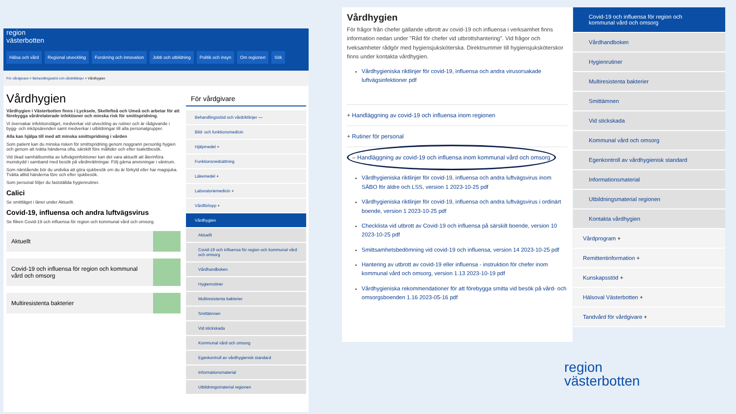region
västerbotten
Hälsa och vård Regional utveckling Forskning och innovation Jobb och utbildning Politik och insyn Om regionen Sök
För vårdgivare > Behandlingsstöd och vårdriktlinjer > Vårdhygien
Vårdhygien
Vårdhygien i Västerbotten finns i Lycksele, Skellefteå och Umeå och arbetar för att förebygga vårdrelaterade infektioner och minska risk för smittspridning.
Vi övervakar infektionsläget, medverkar vid utveckling av rutiner och är rådgivande i bygg- och inköpsärenden samt medverkar i utbildningar till alla personalgrupper.
Alla kan hjälpa till med att minska smittspridning i vården
Som patient kan du minska risken för smittspridning genom noggrann personlig hygien och genom att tvätta händerna ofta, särskilt före måltider och efter toalettbesök.
Vid ökad samhällssmitta av luftvägsinfektioner kan det vara aktuellt att återinföra munskydd i samband med besök på vårdinrättningar. Följ gärna anvisningar i väntrum.
Som närstående bör du undvika att göra sjukbesök om du är förkyld eller har magsjuka. Tvätta alltid händerna före och efter sjukbesök.
Som personal följer du fastställda hygienrutiner.
Calici
Se smittläget i länet under Aktuellt.
Covid-19, influensa och andra luftvägsvirus
Se fliken Covid-19 och influensa för region och kommunal vård och omsorg.
Aktuellt
Covid-19 och influensa för region och kommunal vård och omsorg
Multiresistenta bakterier
För vårdgivare
Behandlingsstöd och vårdriktlinjer —
Bild- och funktionsmedicin
Hjälpmedel +
Funktionsnedsättning
Läkemedel +
Laboratoriemedicin +
Vårdförlopp +
Vårdhygien
Aktuellt
Covid-19 och influensa för region och kommunal vård och omsorg
Vårdhandboken
Hygienrutiner
Multiresistenta bakterier
Smittämnen
Vid stickskada
Kommunal vård och omsorg
Egenkontroll av vårdhygienisk standard
Informationsmaterial
Utbildningsmaterial regionen
Vårdhygien
För frågor från chefer gällande utbrott av covid-19 och influensa i verksamhet finns information nedan under "Råd för chefer vid utbrottshantering". Vid frågor och tveksamheter rådgör med hygiensjuksköterska. Direktnummer till hygiensjuksköterskor finns under kontakta vårdhygien.
Vårdhygieniska riktlinjer för covid-19, influensa och andra virusorsakade luftvägsinfektioner pdf
+ Handläggning av covid-19 och influensa inom regionen
+ Rutiner för personal
– Handläggning av covid-19 och influensa inom kommunal vård och omsorg
Vårdhygieniska riktlinjer för covid-19, influensa och andra luftvägsvirus inom SÄBO för äldre och LSS, version 1 2023-10-25 pdf
Vårdhygieniska riktlinjer för covid-19, influensa och andra luftvägsvirus i ordinärt boende, version 1 2023-10-25 pdf
Checklista vid utbrott av Covid-19 och influensa på särskilt boende, version 10 2023-10-25 pdf
Smittsamhetsbedömning vid covid-19 och influensa, version 14 2023-10-25 pdf
Hantering av utbrott av covid-19 eller influensa - instruktion för chefer inom kommunal vård och omsorg, version 1.13 2023-10-19 pdf
Vårdhygieniska rekommendationer för att förebygga smitta vid besök på vård- och omsorgsboenden 1.16 2023-05-16 pdf
Covid-19 och influensa för region och kommunal vård och omsorg
Vårdhandboken
Hygienrutiner
Multiresistenta bakterier
Smittämnen
Vid stickskada
Kommunal vård och omsorg
Egenkontroll av vårdhygienisk standard
Informationsmaterial
Utbildningsmaterial regionen
Kontakta vårdhygien
Vårdprogram +
Remittentinformation +
Kunskapsstöd +
Hälsoval Västerbotten +
Tandvård för vårdgivare +
region
västerbotten